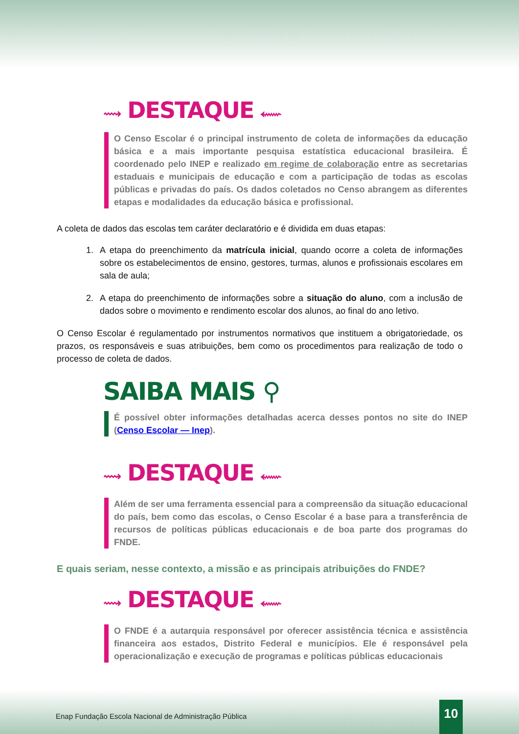⟿ DESTAQUE ⬳
O Censo Escolar é o principal instrumento de coleta de informações da educação básica e a mais importante pesquisa estatística educacional brasileira. É coordenado pelo INEP e realizado em regime de colaboração entre as secretarias estaduais e municipais de educação e com a participação de todas as escolas públicas e privadas do país. Os dados coletados no Censo abrangem as diferentes etapas e modalidades da educação básica e profissional.
A coleta de dados das escolas tem caráter declaratório e é dividida em duas etapas:
1. A etapa do preenchimento da matrícula inicial, quando ocorre a coleta de informações sobre os estabelecimentos de ensino, gestores, turmas, alunos e profissionais escolares em sala de aula;
2. A etapa do preenchimento de informações sobre a situação do aluno, com a inclusão de dados sobre o movimento e rendimento escolar dos alunos, ao final do ano letivo.
O Censo Escolar é regulamentado por instrumentos normativos que instituem a obrigatoriedade, os prazos, os responsáveis e suas atribuições, bem como os procedimentos para realização de todo o processo de coleta de dados.
SAIBA MAIS ⚲
É possível obter informações detalhadas acerca desses pontos no site do INEP (Censo Escolar — Inep).
⟿ DESTAQUE ⬳
Além de ser uma ferramenta essencial para a compreensão da situação educacional do país, bem como das escolas, o Censo Escolar é a base para a transferência de recursos de políticas públicas educacionais e de boa parte dos programas do FNDE.
E quais seriam, nesse contexto, a missão e as principais atribuições do FNDE?
⟿ DESTAQUE ⬳
O FNDE é a autarquia responsável por oferecer assistência técnica e assistência financeira aos estados, Distrito Federal e municípios. Ele é responsável pela operacionalização e execução de programas e políticas públicas educacionais
Enap Fundação Escola Nacional de Administração Pública
10